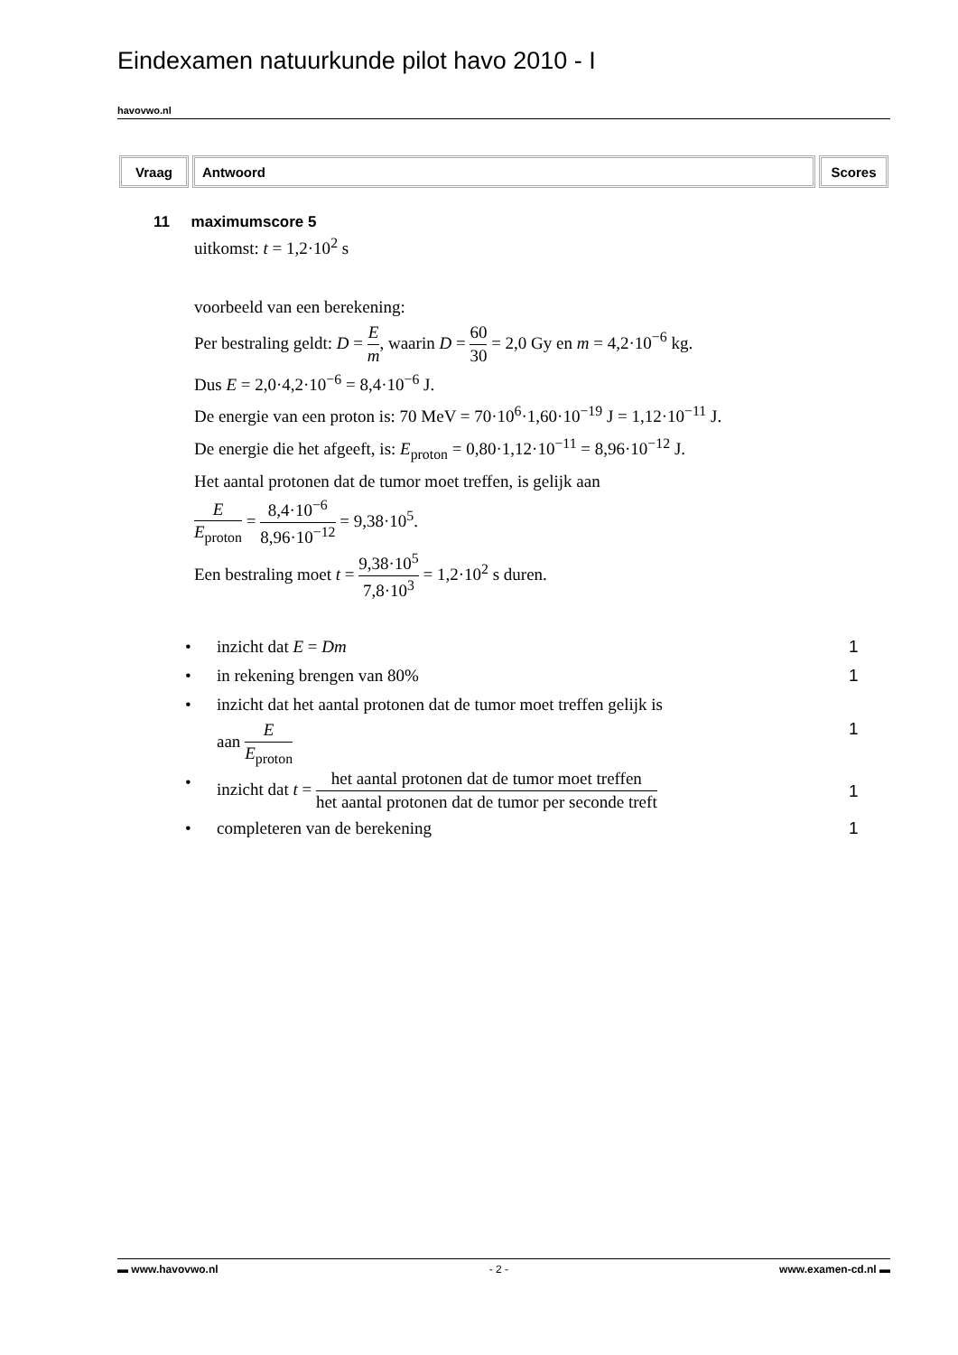Eindexamen natuurkunde pilot havo 2010 - I
havovwo.nl
| Vraag | Antwoord | Scores |
| --- | --- | --- |
11 maximumscore 5
uitkomst: t = 1,2·10<sup>2</sup> s
voorbeeld van een berekening:
Per bestraling geldt: D = E m, waarin D = 60 30 = 2,0 Gy en m = 4,2·10<sup>−6</sup> kg.
Dus E = 2,0·4,2·10<sup>−6</sup> = 8,4·10<sup>−6</sup> J.
De energie van een proton is: 70 MeV = 70·10<sup>6</sup>·1,60·10<sup>−19</sup> J = 1,12·10<sup>−11</sup> J.
De energie die het afgeeft, is: E<sub>proton</sub> = 0,80·1,12·10<sup>−11</sup> = 8,96·10<sup>−12</sup> J.
Het aantal protonen dat de tumor moet treffen, is gelijk aan
E E<sub>proton</sub> = 8,4·10<sup>−6</sup> 8,96·10<sup>−12</sup> = 9,38·10<sup>5</sup>.
Een bestraling moet t = 9,38·10<sup>5</sup> 7,8·10<sup>3</sup> = 1,2·10<sup>2</sup> s duren.
• inzicht dat E = Dm 1
• in rekening brengen van 80% 1
• inzicht dat het aantal protonen dat de tumor moet treffen gelijk is
aan E E<sub>proton</sub> 1
• inzicht dat t = het aantal protonen dat de tumor moet treffen het aantal protonen dat de tumor per seconde treft 1
• completeren van de berekening 1
▬ www.havovwo.nl - 2 - www.examen-cd.nl ▬